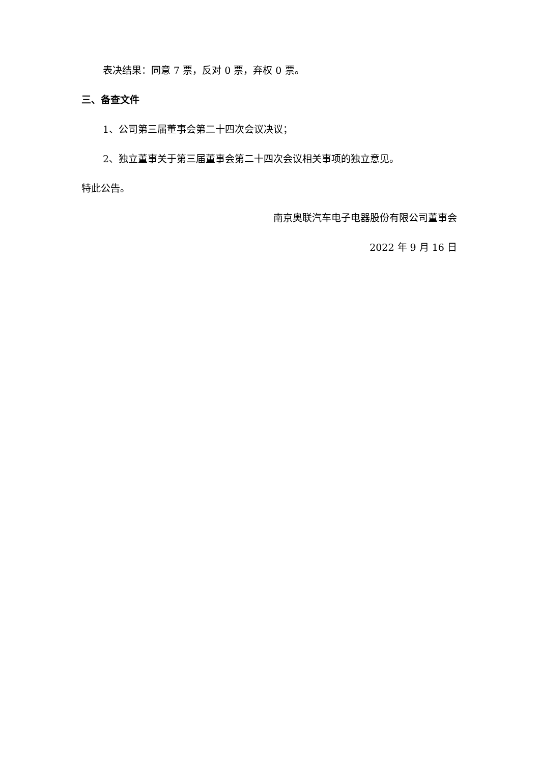表决结果：同意 7 票，反对 0 票，弃权 0 票。
三、备查文件
1、公司第三届董事会第二十四次会议决议；
2、独立董事关于第三届董事会第二十四次会议相关事项的独立意见。
特此公告。
南京奥联汽车电子电器股份有限公司董事会
2022 年 9 月 16 日